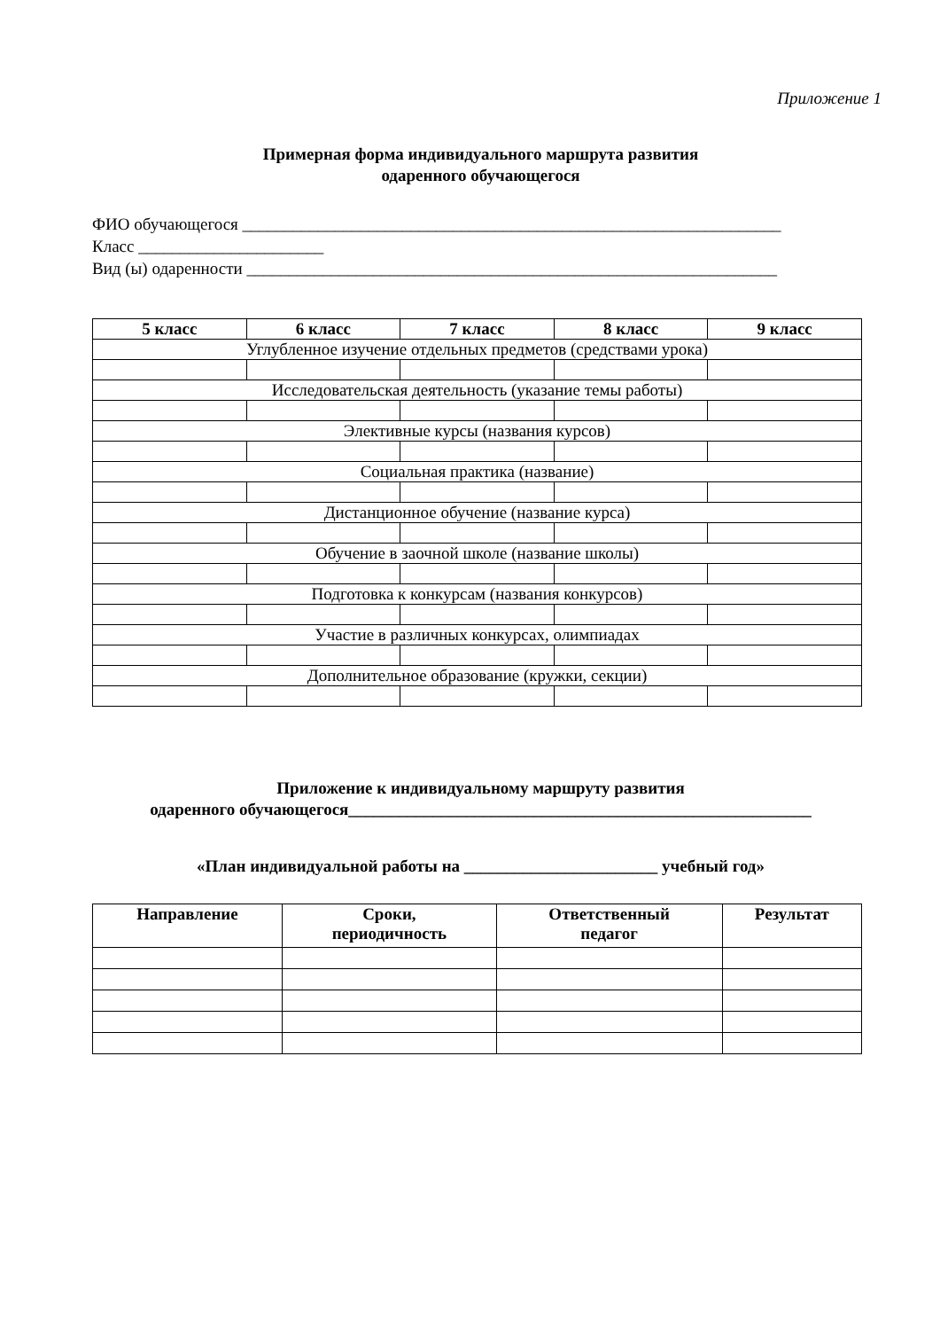Приложение 1
Примерная форма индивидуального маршрута развития
одаренного обучающегося
ФИО обучающегося ________________________________________________________________
Класс ______________________
Вид (ы) одаренности _______________________________________________________________
| 5 класс | 6 класс | 7 класс | 8 класс | 9 класс |
| --- | --- | --- | --- | --- |
| Углубленное изучение отдельных предметов (средствами урока) | | | | |
| Исследовательская деятельность (указание темы работы) | | | | |
| Элективные курсы (названия курсов) | | | | |
| Социальная практика (название) | | | | |
| Дистанционное обучение (название курса) | | | | |
| Обучение в заочной школе (название школы) | | | | |
| Подготовка к конкурсам (названия конкурсов) | | | | |
| Участие в различных конкурсах, олимпиадах | | | | |
| Дополнительное образование (кружки, секции) | | | | |
Приложение к индивидуальному маршруту развития
одаренного обучающегося_______________________________________________________
«План индивидуальной работы на _______________________ учебный год»
| Направление | Сроки, периодичность | Ответственный педагог | Результат |
| --- | --- | --- | --- |